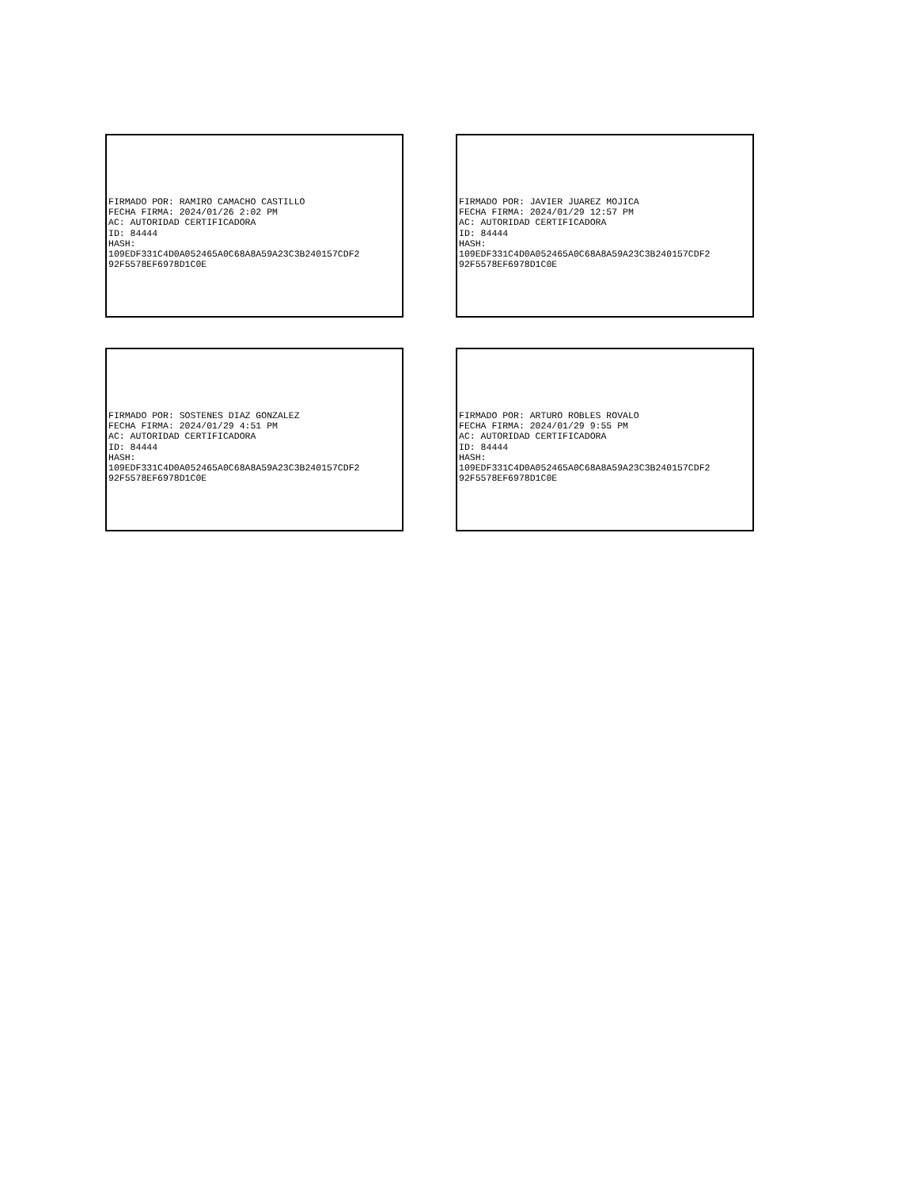FIRMADO POR: RAMIRO CAMACHO CASTILLO FECHA FIRMA: 2024/01/26 2:02 PM AC: AUTORIDAD CERTIFICADORA ID: 84444 HASH: 109EDF331C4D0A052465A0C68A8A59A23C3B240157CDF2 92F5578EF6978D1C0E
FIRMADO POR: JAVIER JUAREZ MOJICA FECHA FIRMA: 2024/01/29 12:57 PM AC: AUTORIDAD CERTIFICADORA ID: 84444 HASH: 109EDF331C4D0A052465A0C68A8A59A23C3B240157CDF2 92F5578EF6978D1C0E
FIRMADO POR: SOSTENES DIAZ GONZALEZ FECHA FIRMA: 2024/01/29 4:51 PM AC: AUTORIDAD CERTIFICADORA ID: 84444 HASH: 109EDF331C4D0A052465A0C68A8A59A23C3B240157CDF2 92F5578EF6978D1C0E
FIRMADO POR: ARTURO ROBLES ROVALO FECHA FIRMA: 2024/01/29 9:55 PM AC: AUTORIDAD CERTIFICADORA ID: 84444 HASH: 109EDF331C4D0A052465A0C68A8A59A23C3B240157CDF2 92F5578EF6978D1C0E